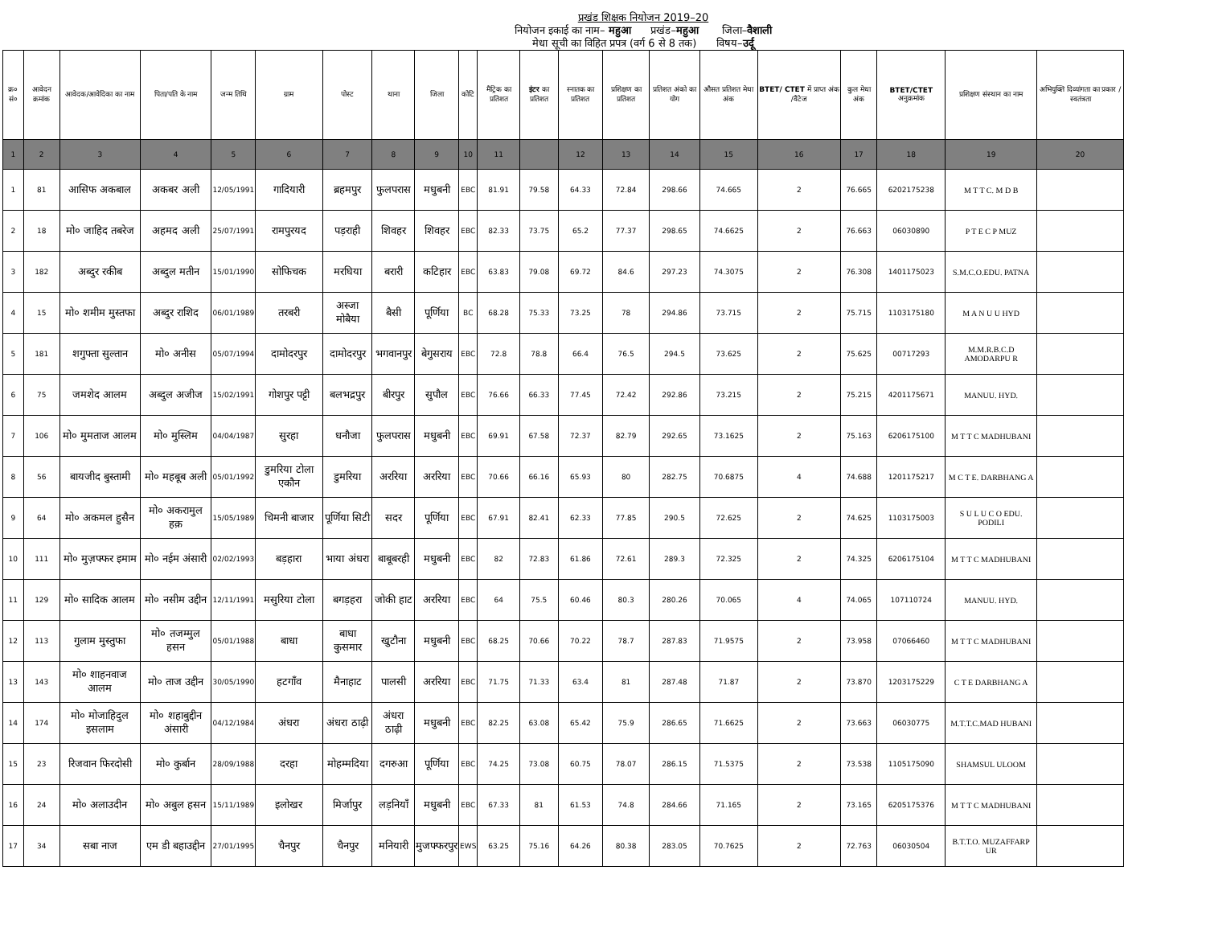प्रखंड शिक्षक नियोजन 2019–20
नियोजन इकाई का नाम– महुआ प्रखंड–महुआ जिला–वैशाली
मेधा सूची का विहित प्रपत्र (वर्ग 6 से 8 तक) विषय–उर्दू
| क्र० सं० | आवेदन क्रमांक | आवेदक/आवेदिका का नाम | पिता/पति के नाम | जन्म तिथि | ग्राम | पोस्ट | थाना | जिला | कोटि | मैट्रिक का प्रतिशत | इंटर का प्रतिशत | स्नातक का प्रतिशत | प्रशिक्षण का प्रतिशत | प्रतिशत अंको का योग | औसत प्रतिशत मेधा अंक | BTET/ CTET में प्राप्त अंक /वैटेज | कुल मेधा अंक | BTET/CTET अनुक्रमांक | प्रशिक्षण संस्थान का नाम | अभियुक्ति दिव्यांगता का प्रकार /स्वतंत्रता |
| --- | --- | --- | --- | --- | --- | --- | --- | --- | --- | --- | --- | --- | --- | --- | --- | --- | --- | --- | --- | --- |
| 1 | 2 | 3 | 4 | 5 | 6 | 7 | 8 | 9 | 10 | 11 | | 12 | 13 | 14 | 15 | 16 | 17 | 18 | 19 | 20 |
| 1 | 81 | आसिफ अकबाल | अकबर अली | 12/05/1991 | गादियारी | ब्रहमपुर | फुलपरास | मधुबनी | EBC | 81.91 | 79.58 | 64.33 | 72.84 | 298.66 | 74.665 | 2 | 76.665 | 6202175238 | M T T C. M D B | |
| 2 | 18 | मो० जाहिद तबरेज | अहमद अली | 25/07/1991 | रामपुरयद | पड़राही | शिवहर | शिवहर | EBC | 82.33 | 73.75 | 65.2 | 77.37 | 298.65 | 74.6625 | 2 | 76.663 | 06030890 | P T E C P MUZ | |
| 3 | 182 | अब्दुर रकीब | अब्दुल मतीन | 15/01/1990 | सोफिचक | मरघिया | बरारी | कटिहार | EBC | 63.83 | 79.08 | 69.72 | 84.6 | 297.23 | 74.3075 | 2 | 76.308 | 1401175023 | S.M.C.O.EDU. PATNA | |
| 4 | 15 | मो० शमीम मुस्तफा | अब्दुर राशिद | 06/01/1989 | तरबरी | अस्जा मोबैया | बैसी | पूर्णिया | BC | 68.28 | 75.33 | 73.25 | 78 | 294.86 | 73.715 | 2 | 75.715 | 1103175180 | M A N U U HYD | |
| 5 | 181 | शगुफ्ता सुल्तान | मो० अनीस | 05/07/1994 | दामोदरपुर | दामोदरपुर | भगवानपुर | बेगुसराय | EBC | 72.8 | 78.8 | 66.4 | 76.5 | 294.5 | 73.625 | 2 | 75.625 | 00717293 | M.M.R.B.C.D AMODARPU R | |
| 6 | 75 | जमशेद आलम | अब्दुल अजीज | 15/02/1991 | गोशपुर पट्टी | बलभद्रपुर | बीरपुर | सुपौल | EBC | 76.66 | 66.33 | 77.45 | 72.42 | 292.86 | 73.215 | 2 | 75.215 | 4201175671 | MANUU. HYD. | |
| 7 | 106 | मो० मुमताज आलम | मो० मुस्लिम | 04/04/1987 | सुरहा | धनौजा | फुलपरास | मधुबनी | EBC | 69.91 | 67.58 | 72.37 | 82.79 | 292.65 | 73.1625 | 2 | 75.163 | 6206175100 | M T T C MADHUBANI | |
| 8 | 56 | बायजीद बुस्तामी | मो० महबूब अली | 05/01/1992 | डुमरिया टोला एकौन | डुमरिया | अररिया | अररिया | EBC | 70.66 | 66.16 | 65.93 | 80 | 282.75 | 70.6875 | 4 | 74.688 | 1201175217 | M C T E. DARBHANG A | |
| 9 | 64 | मो० अकमल हुसैन | मो० अकरामुल हक़ | 15/05/1989 | चिमनी बाजार | पूर्णिया सिटी | सदर | पूर्णिया | EBC | 67.91 | 82.41 | 62.33 | 77.85 | 290.5 | 72.625 | 2 | 74.625 | 1103175003 | S U L U C O EDU. PODILI | |
| 10 | 111 | मो० मुज़फ्फर इमाम | मो० नईम अंसारी | 02/02/1993 | बड़हारा | भाया अंधरा | बाबूबरही | मधुबनी | EBC | 82 | 72.83 | 61.86 | 72.61 | 289.3 | 72.325 | 2 | 74.325 | 6206175104 | M T T C MADHUBANI | |
| 11 | 129 | मो० सादिक आलम | मो० नसीम उद्दीन | 12/11/1991 | मसुरिया टोला | बगड़हरा | जोकी हाट | अररिया | EBC | 64 | 75.5 | 60.46 | 80.3 | 280.26 | 70.065 | 4 | 74.065 | 107110724 | MANUU. HYD. | |
| 12 | 113 | गुलाम मुस्तुफा | मो० तजम्मुल हसन | 05/01/1988 | बाधा | बाधा कुसमार | खुटौना | मधुबनी | EBC | 68.25 | 70.66 | 70.22 | 78.7 | 287.83 | 71.9575 | 2 | 73.958 | 07066460 | M T T C MADHUBANI | |
| 13 | 143 | मो० शाहनवाज आलम | मो० ताज उद्दीन | 30/05/1990 | हटगाँव | मैनाहाट | पालसी | अररिया | EBC | 71.75 | 71.33 | 63.4 | 81 | 287.48 | 71.87 | 2 | 73.870 | 1203175229 | C T E DARBHANG A | |
| 14 | 174 | मो० मोजाहिदुल इसलाम | मो० शहाबुद्दीन अंसारी | 04/12/1984 | अंधरा | अंधरा ठाढ़ी | अंधरा ठाढ़ी | मधुबनी | EBC | 82.25 | 63.08 | 65.42 | 75.9 | 286.65 | 71.6625 | 2 | 73.663 | 06030775 | M.T.T.C.MAD HUBANI | |
| 15 | 23 | रिजवान फिरदोसी | मो० कुर्बान | 28/09/1988 | दरहा | मोहम्मदिया | दगरुआ | पूर्णिया | EBC | 74.25 | 73.08 | 60.75 | 78.07 | 286.15 | 71.5375 | 2 | 73.538 | 1105175090 | SHAMSUL ULOOM | |
| 16 | 24 | मो० अलाउदीन | मो० अबुल हसन | 15/11/1989 | इलोखर | मिर्जापुर | लड़नियाँ | मधुबनी | EBC | 67.33 | 81 | 61.53 | 74.8 | 284.66 | 71.165 | 2 | 73.165 | 6205175376 | M T T C MADHUBANI | |
| 17 | 34 | सबा नाज | एम डी बहाउद्दीन | 27/01/1995 | चैनपुर | चैनपुर | मनियारी | मुजफ्फरपुर | EWS | 63.25 | 75.16 | 64.26 | 80.38 | 283.05 | 70.7625 | 2 | 72.763 | 06030504 | B.T.T.O. MUZAFFARP UR | |